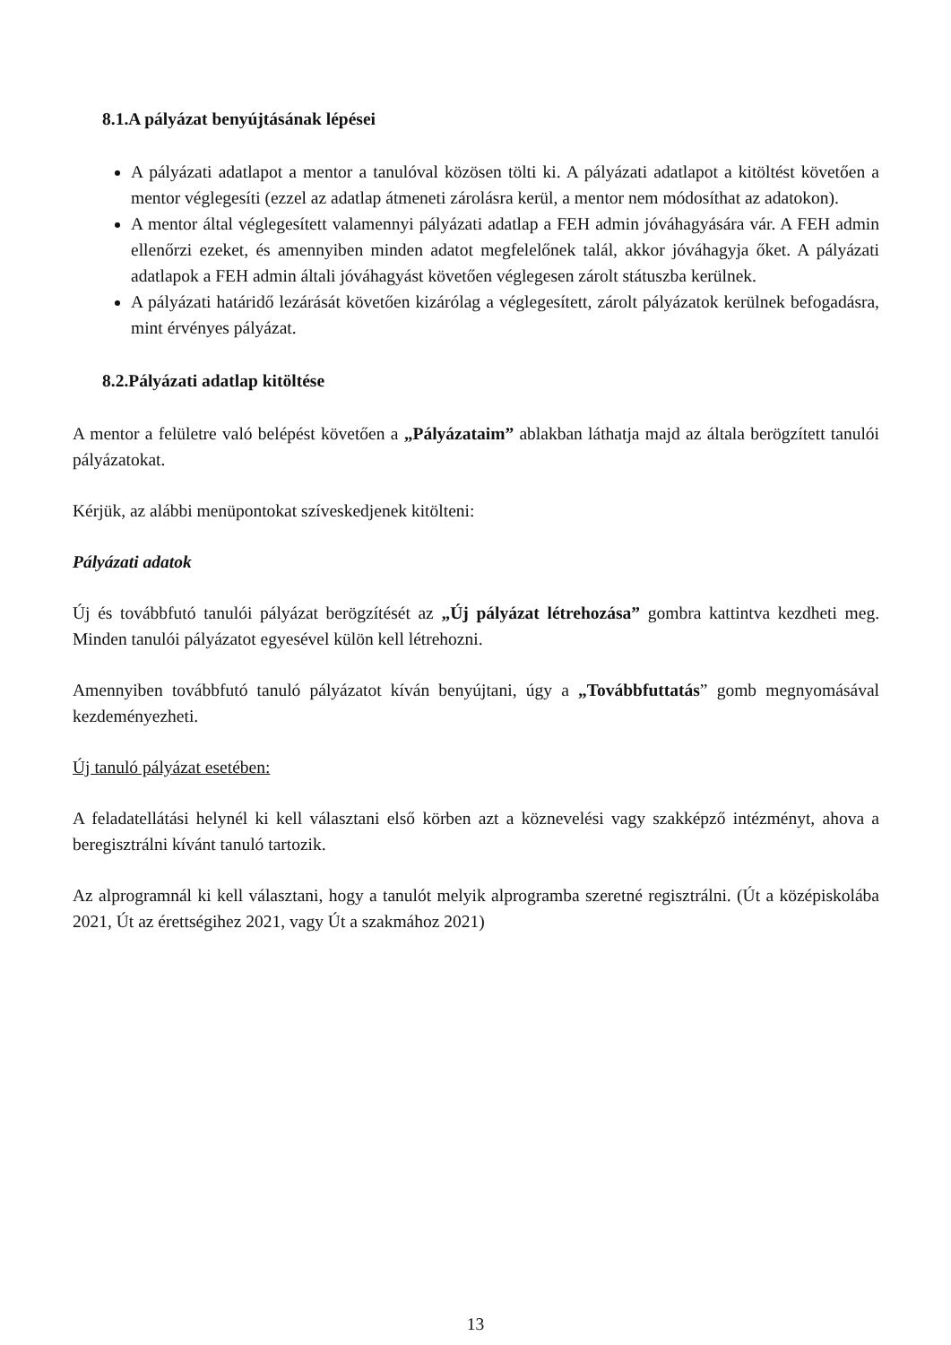8.1.A pályázat benyújtásának lépései
A pályázati adatlapot a mentor a tanulóval közösen tölti ki. A pályázati adatlapot a kitöltést követően a mentor véglegesíti (ezzel az adatlap átmeneti zárolásra kerül, a mentor nem módosíthat az adatokon).
A mentor által véglegesített valamennyi pályázati adatlap a FEH admin jóváhagyására vár. A FEH admin ellenőrzi ezeket, és amennyiben minden adatot megfelelőnek talál, akkor jóváhagyja őket. A pályázati adatlapok a FEH admin általi jóváhagyást követően véglegesen zárolt státuszba kerülnek.
A pályázati határidő lezárását követően kizárólag a véglegesített, zárolt pályázatok kerülnek befogadásra, mint érvényes pályázat.
8.2.Pályázati adatlap kitöltése
A mentor a felületre való belépést követően a „Pályázataim” ablakban láthatja majd az általa berögzített tanulói pályázatokat.
Kérjük, az alábbi menüpontokat szíveskedjenek kitölteni:
Pályázati adatok
Új és továbbfutó tanulói pályázat berögzítését az „Új pályázat létrehozása” gombra kattintva kezdheti meg. Minden tanulói pályázatot egyesével külön kell létrehozni.
Amennyiben továbbfutó tanuló pályázatot kíván benyújtani, úgy a „Továbbfuttatás” gomb megnyomásával kezdeményezheti.
Új tanuló pályázat esetében:
A feladatellátási helynél ki kell választani első körben azt a köznevelési vagy szakképző intézményt, ahova a beregisztrálni kívánt tanuló tartozik.
Az alprogramnál ki kell választani, hogy a tanulót melyik alprogramba szeretné regisztrálni. (Út a középiskolába 2021, Út az érettségihez 2021, vagy Út a szakmához 2021)
13